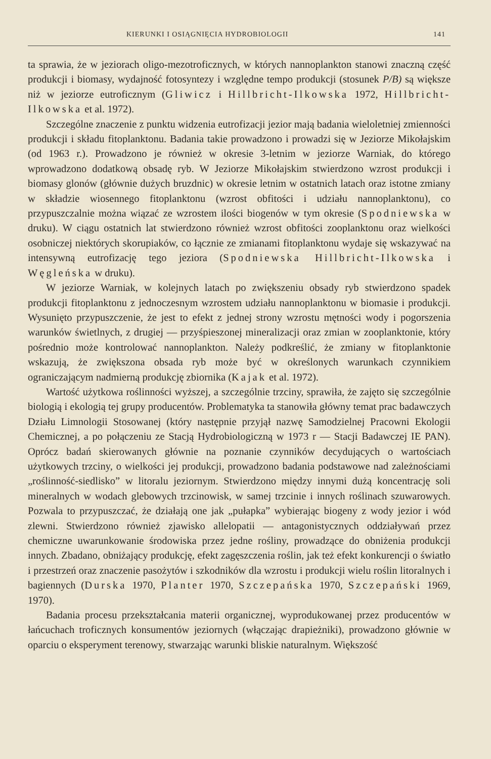KIERUNKI I OSIĄGNIĘCIA HYDROBIOLOGII 141
ta sprawia, że w jeziorach oligo-mezotroficznych, w których nannoplankton stanowi znaczną część produkcji i biomasy, wydajność fotosyntezy i względne tempo produkcji (stosunek P/B) są większe niż w jeziorze eutroficznym (Gliwicz i Hillbricht-Ilkowska 1972, Hillbricht-Ilkowska et al. 1972).
Szczególne znaczenie z punktu widzenia eutrofizacji jezior mają badania wieloletniej zmienności produkcji i składu fitoplanktonu. Badania takie prowadzono i prowadzi się w Jeziorze Mikołajskim (od 1963 r.). Prowadzono je również w okresie 3-letnim w jeziorze Warniak, do którego wprowadzono dodatkową obsadę ryb. W Jeziorze Mikołajskim stwierdzono wzrost produkcji i biomasy glonów (głównie dużych bruzdnic) w okresie letnim w ostatnich latach oraz istotne zmiany w składzie wiosennego fitoplanktonu (wzrost obfitości i udziału nannoplanktonu), co przypuszczalnie można wiązać ze wzrostem ilości biogenów w tym okresie (Spodniewska w druku). W ciągu ostatnich lat stwierdzono również wzrost obfitości zooplanktonu oraz wielkości osobniczej niektórych skorupiaków, co łącznie ze zmianami fitoplanktonu wydaje się wskazywać na intensywną eutrofizację tego jeziora (Spodniewska Hillbricht-Ilkowska i Węgleńska w druku).
W jeziorze Warniak, w kolejnych latach po zwiększeniu obsady ryb stwierdzono spadek produkcji fitoplanktonu z jednoczesnym wzrostem udziału nannoplanktonu w biomasie i produkcji. Wysunięto przypuszczenie, że jest to efekt z jednej strony wzrostu mętności wody i pogorszenia warunków świetlnych, z drugiej — przyśpieszonej mineralizacji oraz zmian w zooplanktonie, który pośrednio może kontrolować nannoplankton. Należy podkreślić, że zmiany w fitoplanktonie wskazują, że zwiększona obsada ryb może być w określonych warunkach czynnikiem ograniczającym nadmierną produkcję zbiornika (Kajak et al. 1972).
Wartość użytkowa roślinności wyższej, a szczególnie trzciny, sprawiła, że zajęto się szczególnie biologią i ekologią tej grupy producentów. Problematyka ta stanowiła główny temat prac badawczych Działu Limnologii Stosowanej (który następnie przyjął nazwę Samodzielnej Pracowni Ekologii Chemicznej, a po połączeniu ze Stacją Hydrobiologiczną w 1973 r — Stacji Badawczej IE PAN). Oprócz badań skierowanych głównie na poznanie czynników decydujących o wartościach użytkowych trzciny, o wielkości jej produkcji, prowadzono badania podstawowe nad zależnościami „roślinność-siedlisko” w litoralu jeziornym. Stwierdzono między innymi dużą koncentrację soli mineralnych w wodach glebowych trzcinowisk, w samej trzcinie i innych roślinach szuwarowych. Pozwala to przypuszczać, że działają one jak „pułapka” wybierając biogeny z wody jezior i wód zlewni. Stwierdzono również zjawisko allelopatii — antagonistycznych oddziaływań przez chemiczne uwarunkowanie środowiska przez jedne rośliny, prowadzące do obniżenia produkcji innych. Zbadano, obniżający produkcję, efekt zagęszczenia roślin, jak też efekt konkurencji o światło i przestrzeń oraz znaczenie pasożytów i szkodników dla wzrostu i produkcji wielu roślin litoralnych i bagiennych (Durska 1970, Planter 1970, Szczepańska 1970, Szczepański 1969, 1970).
Badania procesu przekształcania materii organicznej, wyprodukowanej przez producentów w łańcuchach troficznych konsumentów jeziornych (włączając drapieżniki), prowadzono głównie w oparciu o eksperyment terenowy, stwarzając warunki bliskie naturalnym. Większość